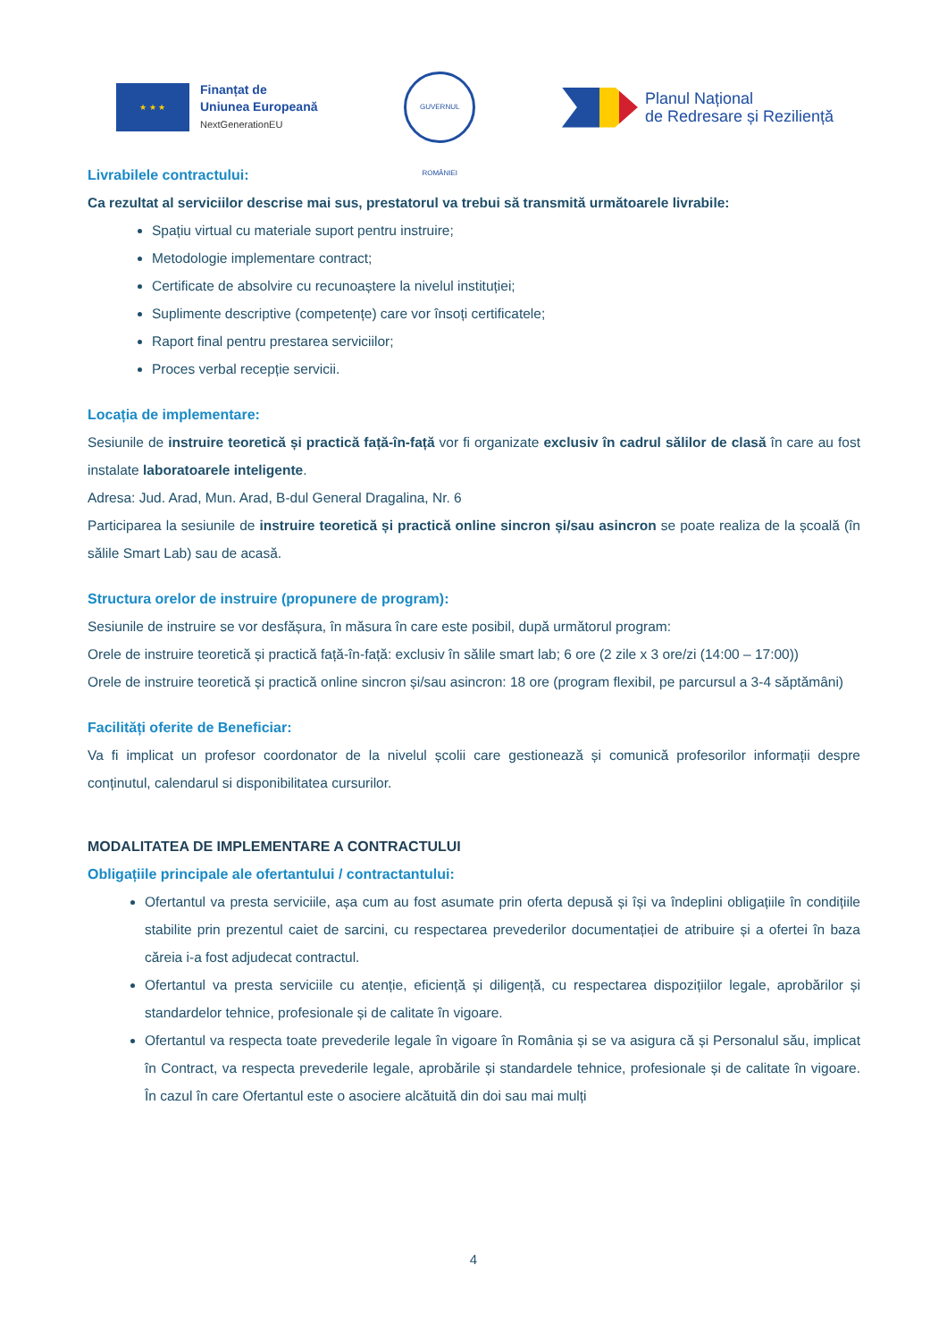★ ★ ★
Finanțat de
Uniunea Europeană
NextGenerationEU
GUVERNUL ROMÂNIEI
Planul Național
de Redresare și Reziliență
Livrabilele contractului:
Ca rezultat al serviciilor descrise mai sus, prestatorul va trebui să transmită următoarele livrabile:
Spațiu virtual cu materiale suport pentru instruire;
Metodologie implementare contract;
Certificate de absolvire cu recunoaștere la nivelul instituției;
Suplimente descriptive (competențe) care vor însoți certificatele;
Raport final pentru prestarea serviciilor;
Proces verbal recepție servicii.
Locația de implementare:
Sesiunile de instruire teoretică și practică față-în-față vor fi organizate exclusiv în cadrul sălilor de clasă în care au fost instalate laboratoarele inteligente.
Adresa: Jud. Arad, Mun. Arad, B-dul General Dragalina, Nr. 6
Participarea la sesiunile de instruire teoretică și practică online sincron și/sau asincron se poate realiza de la școală (în sălile Smart Lab) sau de acasă.
Structura orelor de instruire (propunere de program):
Sesiunile de instruire se vor desfășura, în măsura în care este posibil, după următorul program:
Orele de instruire teoretică și practică față-în-față: exclusiv în sălile smart lab; 6 ore (2 zile x 3 ore/zi (14:00 – 17:00))
Orele de instruire teoretică și practică online sincron și/sau asincron: 18 ore (program flexibil, pe parcursul a 3-4 săptămâni)
Facilități oferite de Beneficiar:
Va fi implicat un profesor coordonator de la nivelul școlii care gestionează și comunică profesorilor informații despre conținutul, calendarul si disponibilitatea cursurilor.
MODALITATEA DE IMPLEMENTARE A CONTRACTULUI
Obligațiile principale ale ofertantului / contractantului:
Ofertantul va presta serviciile, așa cum au fost asumate prin oferta depusă și își va îndeplini obligațiile în condițiile stabilite prin prezentul caiet de sarcini, cu respectarea prevederilor documentației de atribuire și a ofertei în baza căreia i-a fost adjudecat contractul.
Ofertantul va presta serviciile cu atenție, eficiență și diligență, cu respectarea dispozițiilor legale, aprobărilor și standardelor tehnice, profesionale și de calitate în vigoare.
Ofertantul va respecta toate prevederile legale în vigoare în România și se va asigura că și Personalul său, implicat în Contract, va respecta prevederile legale, aprobările și standardele tehnice, profesionale și de calitate în vigoare. În cazul în care Ofertantul este o asociere alcătuită din doi sau mai mulți
4